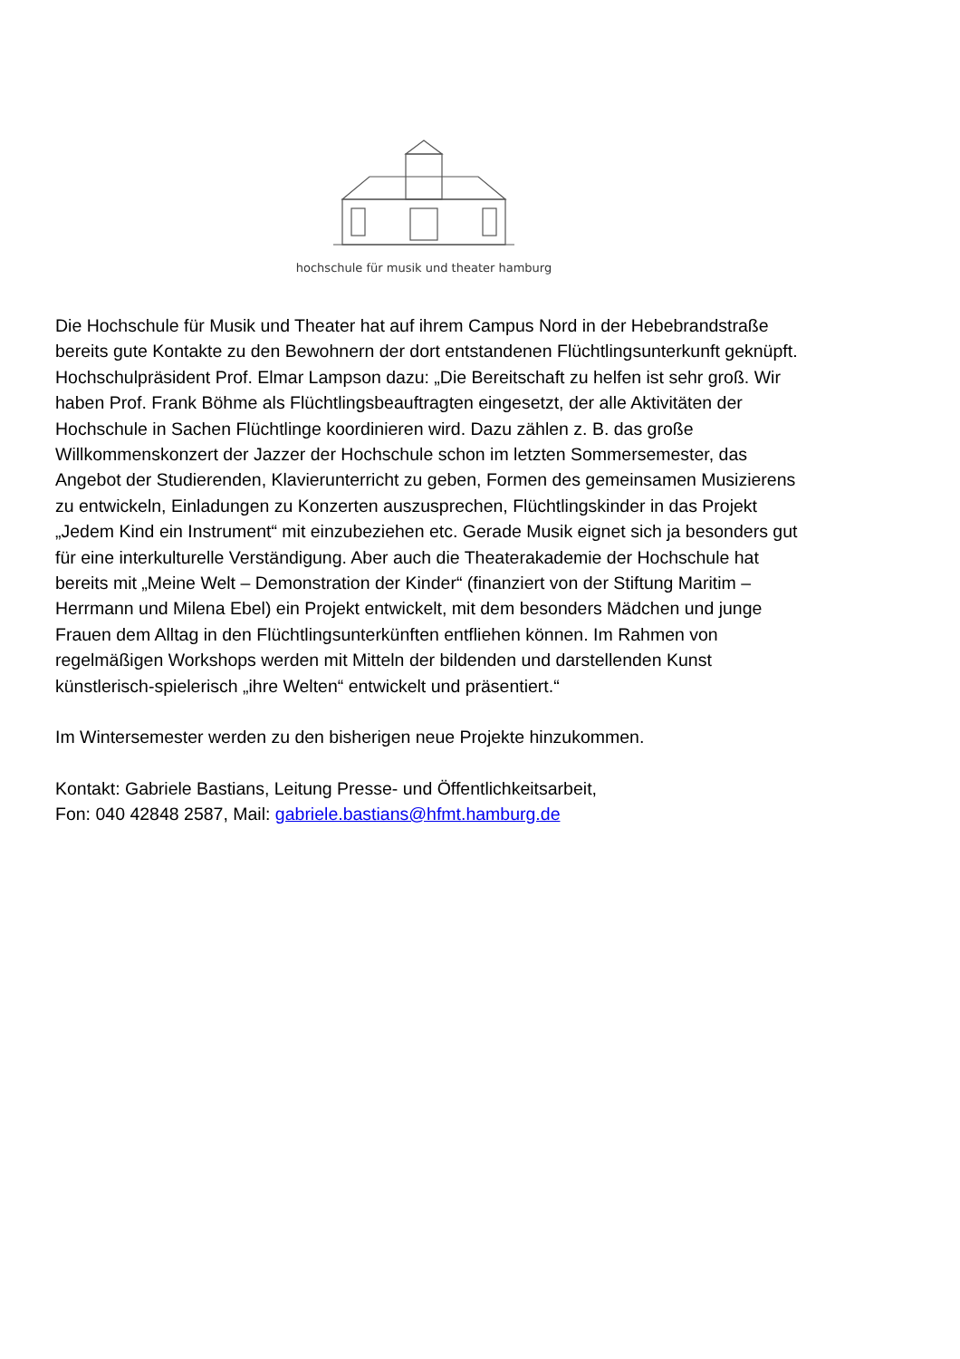hochschule für musik und theater hamburg
Die Hochschule für Musik und Theater hat auf ihrem Campus Nord in der Hebebrandstraße bereits gute Kontakte zu den Bewohnern der dort entstandenen Flüchtlingsunterkunft geknüpft. Hochschulpräsident Prof. Elmar Lampson dazu: „Die Bereitschaft zu helfen ist sehr groß. Wir haben Prof. Frank Böhme als Flüchtlingsbeauftragten eingesetzt, der alle Aktivitäten der Hochschule in Sachen Flüchtlinge koordinieren wird. Dazu zählen z. B. das große Willkommenskonzert der Jazzer der Hochschule schon im letzten Sommersemester, das Angebot der Studierenden, Klavierunterricht zu geben, Formen des gemeinsamen Musizierens zu entwickeln, Einladungen zu Konzerten auszusprechen, Flüchtlingskinder in das Projekt „Jedem Kind ein Instrument“ mit einzubeziehen etc. Gerade Musik eignet sich ja besonders gut für eine interkulturelle Verständigung. Aber auch die Theaterakademie der Hochschule hat bereits mit „Meine Welt – Demonstration der Kinder“ (finanziert von der Stiftung Maritim – Herrmann und Milena Ebel) ein Projekt entwickelt, mit dem besonders Mädchen und junge Frauen dem Alltag in den Flüchtlingsunterkünften entfliehen können. Im Rahmen von regelmäßigen Workshops werden mit Mitteln der bildenden und darstellenden Kunst künstlerisch-spielerisch „ihre Welten“ entwickelt und präsentiert.“
Im Wintersemester werden zu den bisherigen neue Projekte hinzukommen.
Kontakt: Gabriele Bastians, Leitung Presse- und Öffentlichkeitsarbeit,
Fon: 040 42848 2587, Mail: gabriele.bastians@hfmt.hamburg.de